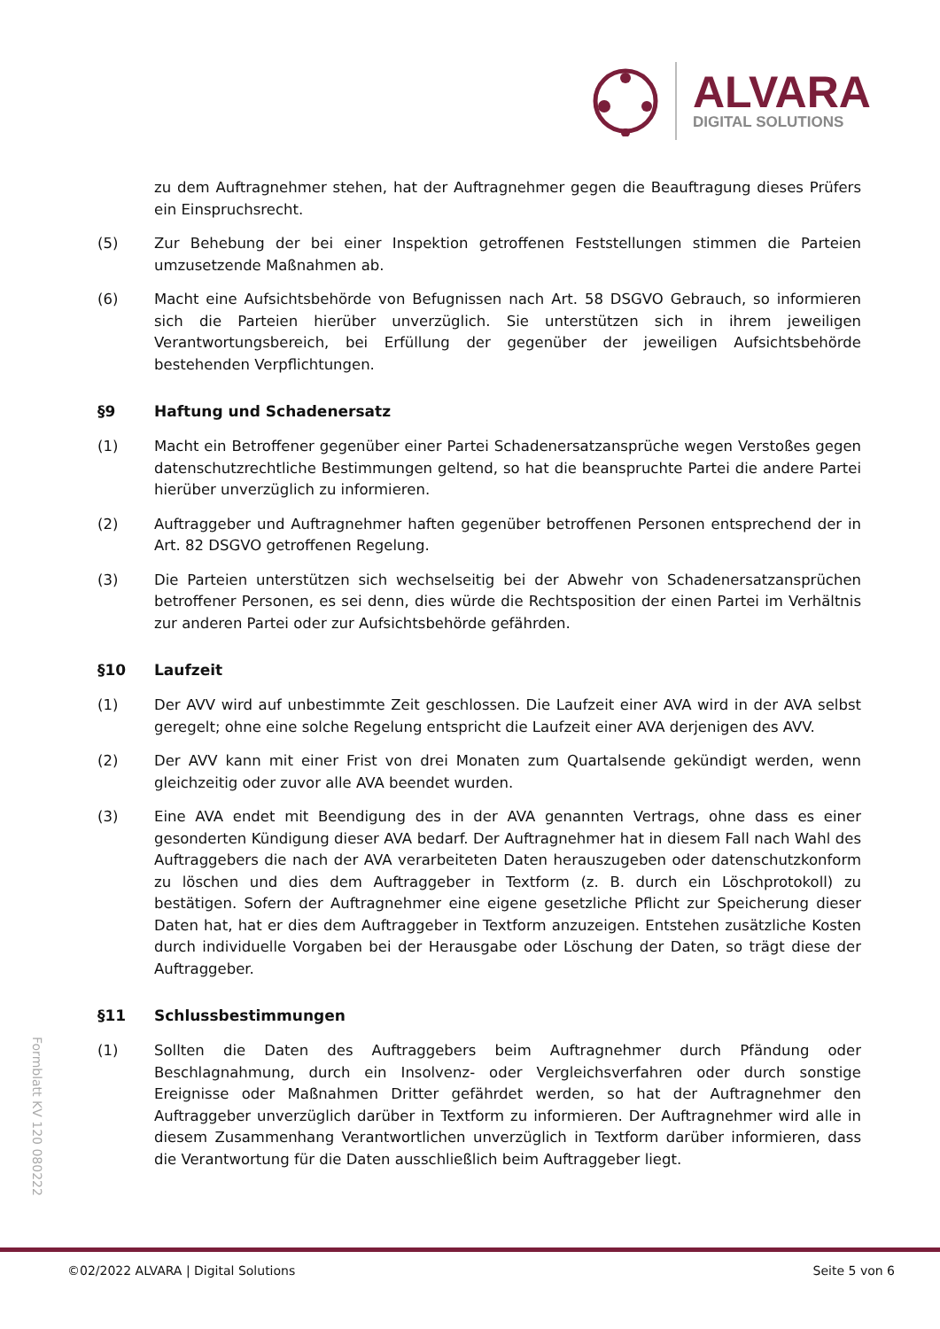ALVARA
DIGITAL SOLUTIONS
zu dem Auftragnehmer stehen, hat der Auftragnehmer gegen die Beauftragung dieses Prüfers ein Einspruchsrecht.
(5) Zur Behebung der bei einer Inspektion getroffenen Feststellungen stimmen die Parteien umzusetzende Maßnahmen ab.
(6) Macht eine Aufsichtsbehörde von Befugnissen nach Art. 58 DSGVO Gebrauch, so informieren sich die Parteien hierüber unverzüglich. Sie unterstützen sich in ihrem jeweiligen Verantwortungsbereich, bei Erfüllung der gegenüber der jeweiligen Aufsichtsbehörde bestehenden Verpflichtungen.
§9 Haftung und Schadenersatz
(1) Macht ein Betroffener gegenüber einer Partei Schadenersatzansprüche wegen Verstoßes gegen datenschutzrechtliche Bestimmungen geltend, so hat die beanspruchte Partei die andere Partei hierüber unverzüglich zu informieren.
(2) Auftraggeber und Auftragnehmer haften gegenüber betroffenen Personen entsprechend der in Art. 82 DSGVO getroffenen Regelung.
(3) Die Parteien unterstützen sich wechselseitig bei der Abwehr von Schadenersatzansprüchen betroffener Personen, es sei denn, dies würde die Rechtsposition der einen Partei im Verhältnis zur anderen Partei oder zur Aufsichtsbehörde gefährden.
§10 Laufzeit
(1) Der AVV wird auf unbestimmte Zeit geschlossen. Die Laufzeit einer AVA wird in der AVA selbst geregelt; ohne eine solche Regelung entspricht die Laufzeit einer AVA derjenigen des AVV.
(2) Der AVV kann mit einer Frist von drei Monaten zum Quartalsende gekündigt werden, wenn gleichzeitig oder zuvor alle AVA beendet wurden.
(3) Eine AVA endet mit Beendigung des in der AVA genannten Vertrags, ohne dass es einer gesonderten Kündigung dieser AVA bedarf. Der Auftragnehmer hat in diesem Fall nach Wahl des Auftraggebers die nach der AVA verarbeiteten Daten herauszugeben oder datenschutzkonform zu löschen und dies dem Auftraggeber in Textform (z. B. durch ein Löschprotokoll) zu bestätigen. Sofern der Auftragnehmer eine eigene gesetzliche Pflicht zur Speicherung dieser Daten hat, hat er dies dem Auftraggeber in Textform anzuzeigen. Entstehen zusätzliche Kosten durch individuelle Vorgaben bei der Herausgabe oder Löschung der Daten, so trägt diese der Auftraggeber.
§11 Schlussbestimmungen
(1) Sollten die Daten des Auftraggebers beim Auftragnehmer durch Pfändung oder Beschlagnahmung, durch ein Insolvenz- oder Vergleichsverfahren oder durch sonstige Ereignisse oder Maßnahmen Dritter gefährdet werden, so hat der Auftragnehmer den Auftraggeber unverzüglich darüber in Textform zu informieren. Der Auftragnehmer wird alle in diesem Zusammenhang Verantwortlichen unverzüglich in Textform darüber informieren, dass die Verantwortung für die Daten ausschließlich beim Auftraggeber liegt.
Formblatt KV 120 080222
©02/2022 ALVARA | Digital Solutions Seite 5 von 6